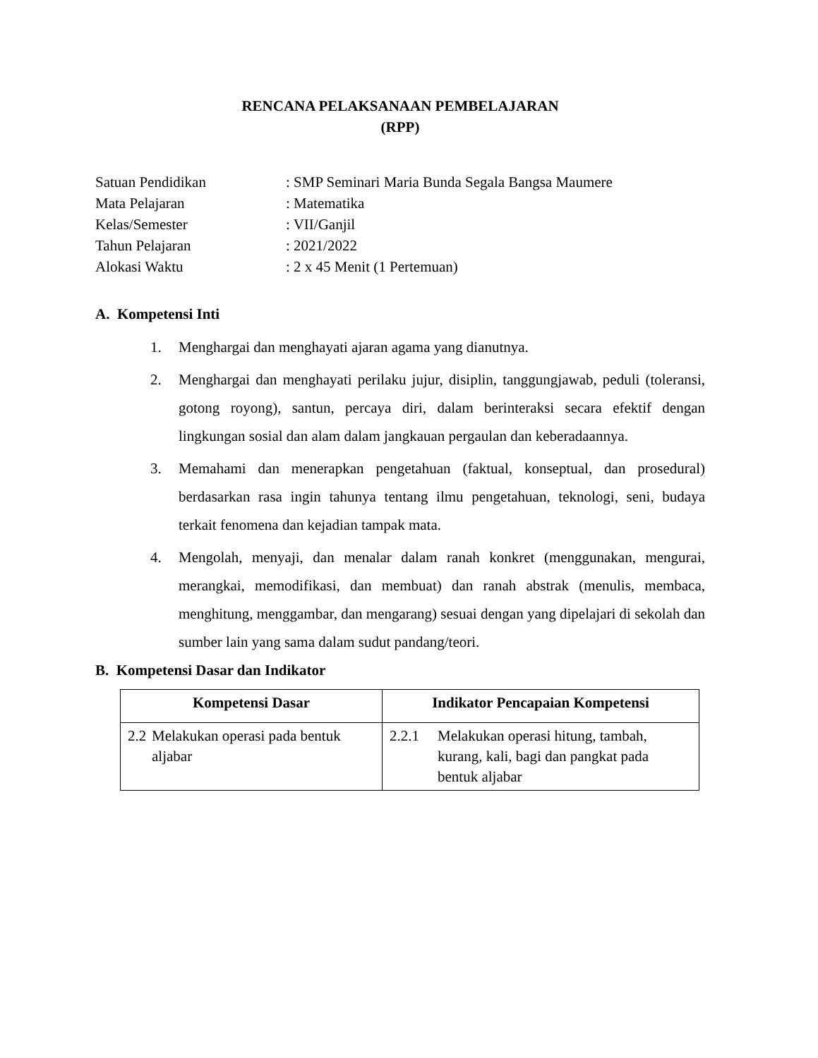RENCANA PELAKSANAAN PEMBELAJARAN
(RPP)
| Satuan Pendidikan | : SMP Seminari Maria Bunda Segala Bangsa Maumere |
| Mata Pelajaran | : Matematika |
| Kelas/Semester | : VII/Ganjil |
| Tahun Pelajaran | : 2021/2022 |
| Alokasi Waktu | : 2 x 45 Menit (1 Pertemuan) |
A. Kompetensi Inti
1. Menghargai dan menghayati ajaran agama yang dianutnya.
2. Menghargai dan menghayati perilaku jujur, disiplin, tanggungjawab, peduli (toleransi, gotong royong), santun, percaya diri, dalam berinteraksi secara efektif dengan lingkungan sosial dan alam dalam jangkauan pergaulan dan keberadaannya.
3. Memahami dan menerapkan pengetahuan (faktual, konseptual, dan prosedural) berdasarkan rasa ingin tahunya tentang ilmu pengetahuan, teknologi, seni, budaya terkait fenomena dan kejadian tampak mata.
4. Mengolah, menyaji, dan menalar dalam ranah konkret (menggunakan, mengurai, merangkai, memodifikasi, dan membuat) dan ranah abstrak (menulis, membaca, menghitung, menggambar, dan mengarang) sesuai dengan yang dipelajari di sekolah dan sumber lain yang sama dalam sudut pandang/teori.
B. Kompetensi Dasar dan Indikator
| Kompetensi Dasar | Indikator Pencapaian Kompetensi |
| --- | --- |
| 2.2 Melakukan operasi pada bentuk aljabar | 2.2.1 Melakukan operasi hitung, tambah, kurang, kali, bagi dan pangkat pada bentuk aljabar |